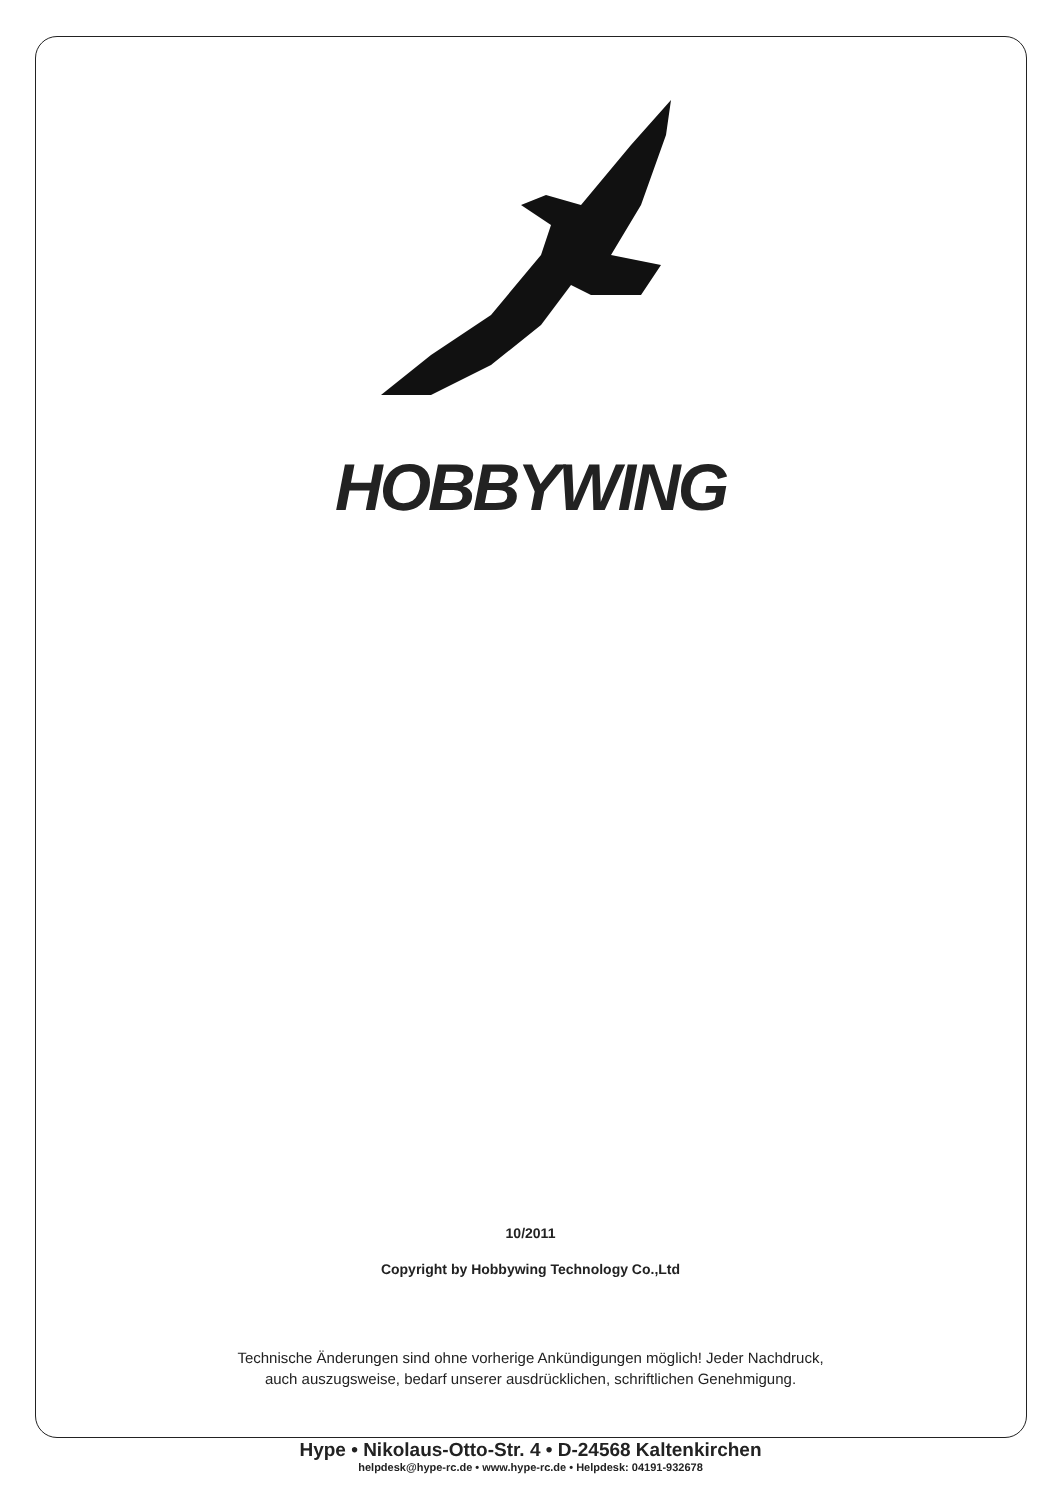HOBBYWING
10/2011
Copyright by Hobbywing Technology Co.,Ltd
Technische Änderungen sind ohne vorherige Ankündigungen möglich! Jeder Nachdruck,
auch auszugsweise, bedarf unserer ausdrücklichen, schriftlichen Genehmigung.
Hype • Nikolaus-Otto-Str. 4 • D-24568 Kaltenkirchen
helpdesk@hype-rc.de • www.hype-rc.de • Helpdesk: 04191-932678